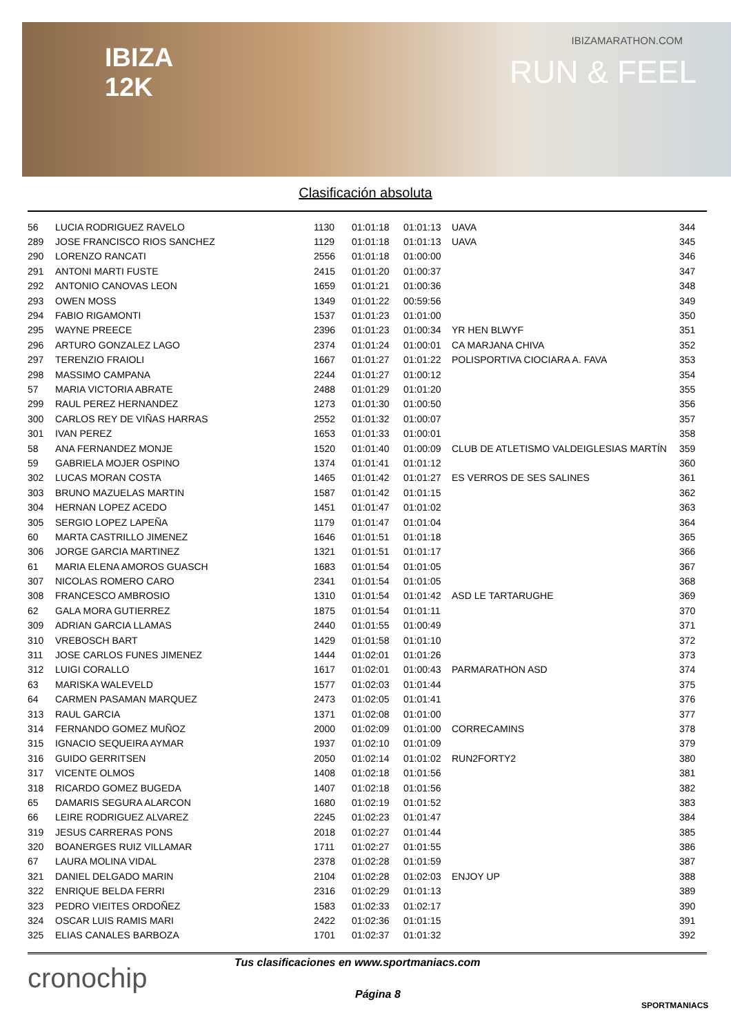IBIZA
12K
IBIZAMARATHON.COM
RUN & FEEL
Clasificación absoluta
| 56 | LUCIA RODRIGUEZ RAVELO | 1130 | 01:01:18 | 01:01:13 | UAVA | 344 |
| 289 | JOSE FRANCISCO RIOS SANCHEZ | 1129 | 01:01:18 | 01:01:13 | UAVA | 345 |
| 290 | LORENZO RANCATI | 2556 | 01:01:18 | 01:00:00 | | 346 |
| 291 | ANTONI MARTI FUSTE | 2415 | 01:01:20 | 01:00:37 | | 347 |
| 292 | ANTONIO CANOVAS LEON | 1659 | 01:01:21 | 01:00:36 | | 348 |
| 293 | OWEN MOSS | 1349 | 01:01:22 | 00:59:56 | | 349 |
| 294 | FABIO RIGAMONTI | 1537 | 01:01:23 | 01:01:00 | | 350 |
| 295 | WAYNE PREECE | 2396 | 01:01:23 | 01:00:34 | YR HEN BLWYF | 351 |
| 296 | ARTURO GONZALEZ LAGO | 2374 | 01:01:24 | 01:00:01 | CA MARJANA CHIVA | 352 |
| 297 | TERENZIO FRAIOLI | 1667 | 01:01:27 | 01:01:22 | POLISPORTIVA CIOCIARA A. FAVA | 353 |
| 298 | MASSIMO CAMPANA | 2244 | 01:01:27 | 01:00:12 | | 354 |
| 57 | MARIA VICTORIA ABRATE | 2488 | 01:01:29 | 01:01:20 | | 355 |
| 299 | RAUL PEREZ HERNANDEZ | 1273 | 01:01:30 | 01:00:50 | | 356 |
| 300 | CARLOS REY DE VIÑAS HARRAS | 2552 | 01:01:32 | 01:00:07 | | 357 |
| 301 | IVAN PEREZ | 1653 | 01:01:33 | 01:00:01 | | 358 |
| 58 | ANA FERNANDEZ MONJE | 1520 | 01:01:40 | 01:00:09 | CLUB DE ATLETISMO VALDEIGLESIAS MARTÍN | 359 |
| 59 | GABRIELA MOJER OSPINO | 1374 | 01:01:41 | 01:01:12 | | 360 |
| 302 | LUCAS MORAN COSTA | 1465 | 01:01:42 | 01:01:27 | ES VERROS DE SES SALINES | 361 |
| 303 | BRUNO MAZUELAS MARTIN | 1587 | 01:01:42 | 01:01:15 | | 362 |
| 304 | HERNAN LOPEZ ACEDO | 1451 | 01:01:47 | 01:01:02 | | 363 |
| 305 | SERGIO LOPEZ LAPEÑA | 1179 | 01:01:47 | 01:01:04 | | 364 |
| 60 | MARTA CASTRILLO JIMENEZ | 1646 | 01:01:51 | 01:01:18 | | 365 |
| 306 | JORGE GARCIA MARTINEZ | 1321 | 01:01:51 | 01:01:17 | | 366 |
| 61 | MARIA ELENA AMOROS GUASCH | 1683 | 01:01:54 | 01:01:05 | | 367 |
| 307 | NICOLAS ROMERO CARO | 2341 | 01:01:54 | 01:01:05 | | 368 |
| 308 | FRANCESCO AMBROSIO | 1310 | 01:01:54 | 01:01:42 | ASD LE TARTARUGHE | 369 |
| 62 | GALA MORA GUTIERREZ | 1875 | 01:01:54 | 01:01:11 | | 370 |
| 309 | ADRIAN GARCIA LLAMAS | 2440 | 01:01:55 | 01:00:49 | | 371 |
| 310 | VREBOSCH BART | 1429 | 01:01:58 | 01:01:10 | | 372 |
| 311 | JOSE CARLOS FUNES JIMENEZ | 1444 | 01:02:01 | 01:01:26 | | 373 |
| 312 | LUIGI CORALLO | 1617 | 01:02:01 | 01:00:43 | PARMARATHON ASD | 374 |
| 63 | MARISKA WALEVELD | 1577 | 01:02:03 | 01:01:44 | | 375 |
| 64 | CARMEN PASAMAN MARQUEZ | 2473 | 01:02:05 | 01:01:41 | | 376 |
| 313 | RAUL GARCIA | 1371 | 01:02:08 | 01:01:00 | | 377 |
| 314 | FERNANDO GOMEZ MUÑOZ | 2000 | 01:02:09 | 01:01:00 | CORRECAMINS | 378 |
| 315 | IGNACIO SEQUEIRA AYMAR | 1937 | 01:02:10 | 01:01:09 | | 379 |
| 316 | GUIDO GERRITSEN | 2050 | 01:02:14 | 01:01:02 | RUN2FORTY2 | 380 |
| 317 | VICENTE OLMOS | 1408 | 01:02:18 | 01:01:56 | | 381 |
| 318 | RICARDO GOMEZ BUGEDA | 1407 | 01:02:18 | 01:01:56 | | 382 |
| 65 | DAMARIS SEGURA ALARCON | 1680 | 01:02:19 | 01:01:52 | | 383 |
| 66 | LEIRE RODRIGUEZ ALVAREZ | 2245 | 01:02:23 | 01:01:47 | | 384 |
| 319 | JESUS CARRERAS PONS | 2018 | 01:02:27 | 01:01:44 | | 385 |
| 320 | BOANERGES RUIZ VILLAMAR | 1711 | 01:02:27 | 01:01:55 | | 386 |
| 67 | LAURA MOLINA VIDAL | 2378 | 01:02:28 | 01:01:59 | | 387 |
| 321 | DANIEL DELGADO MARIN | 2104 | 01:02:28 | 01:02:03 | ENJOY UP | 388 |
| 322 | ENRIQUE BELDA FERRI | 2316 | 01:02:29 | 01:01:13 | | 389 |
| 323 | PEDRO VIEITES ORDOÑEZ | 1583 | 01:02:33 | 01:02:17 | | 390 |
| 324 | OSCAR LUIS RAMIS MARI | 2422 | 01:02:36 | 01:01:15 | | 391 |
| 325 | ELIAS CANALES BARBOZA | 1701 | 01:02:37 | 01:01:32 | | 392 |
cronochip
Tus clasificaciones en www.sportmaniacs.com
Página 8
SPORTMANIACS